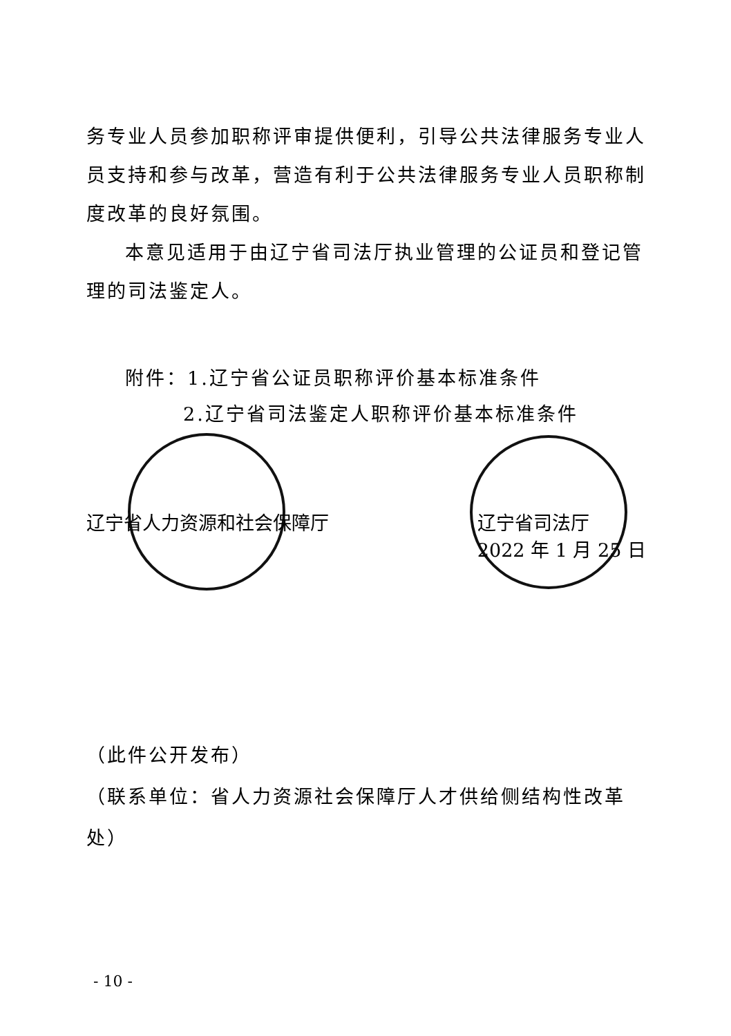务专业人员参加职称评审提供便利，引导公共法律服务专业人员支持和参与改革，营造有利于公共法律服务专业人员职称制度改革的良好氛围。
本意见适用于由辽宁省司法厅执业管理的公证员和登记管理的司法鉴定人。
附件：1.辽宁省公证员职称评价基本标准条件
2.辽宁省司法鉴定人职称评价基本标准条件
辽宁省人力资源和社会保障厅 辽宁省司法厅
2022 年 1 月 25 日
（此件公开发布）
（联系单位：省人力资源社会保障厅人才供给侧结构性改革处）
- 10 -